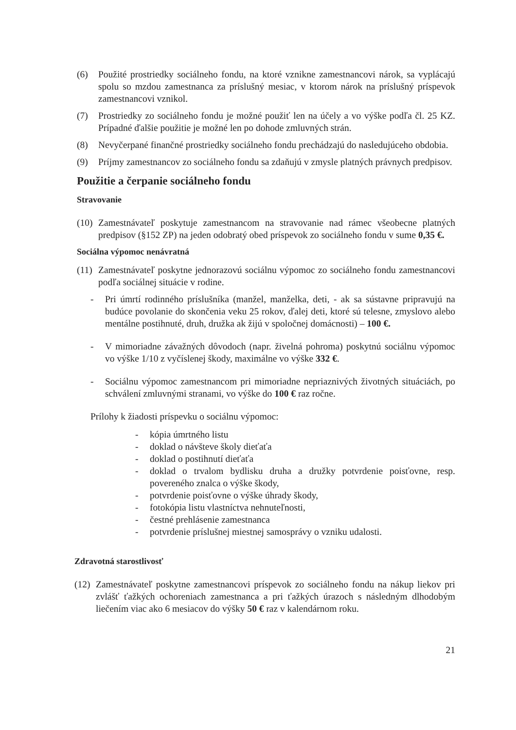(6) Použité prostriedky sociálneho fondu, na ktoré vznikne zamestnancovi nárok, sa vyplácajú spolu so mzdou zamestnanca za príslušný mesiac, v ktorom nárok na príslušný príspevok zamestnancovi vznikol.
(7) Prostriedky zo sociálneho fondu je možné použiť len na účely a vo výške podľa čl. 25 KZ. Prípadné ďalšie použitie je možné len po dohode zmluvných strán.
(8) Nevyčerpané finančné prostriedky sociálneho fondu prechádzajú do nasledujúceho obdobia.
(9) Príjmy zamestnancov zo sociálneho fondu sa zdaňujú v zmysle platných právnych predpisov.
Použitie a čerpanie sociálneho fondu
Stravovanie
(10) Zamestnávateľ poskytuje zamestnancom na stravovanie nad rámec všeobecne platných predpisov (§152 ZP) na jeden odobratý obed príspevok zo sociálneho fondu v sume 0,35 €.
Sociálna výpomoc nenávratná
(11) Zamestnávateľ poskytne jednorazovú sociálnu výpomoc zo sociálneho fondu zamestnancovi podľa sociálnej situácie v rodine.
- Pri úmrtí rodinného príslušníka (manžel, manželka, deti, - ak sa sústavne pripravujú na budúce povolanie do skončenia veku 25 rokov, ďalej deti, ktoré sú telesne, zmyslovo alebo mentálne postihnuté, druh, družka ak žijú v spoločnej domácnosti) – 100 €.
- V mimoriadne závažných dôvodoch (napr. živelná pohroma) poskytnú sociálnu výpomoc vo výške 1/10 z vyčíslenej škody, maximálne vo výške 332 €.
- Sociálnu výpomoc zamestnancom pri mimoriadne nepriaznivých životných situáciách, po schválení zmluvnými stranami, vo výške do 100 € raz ročne.
Prílohy k žiadosti príspevku o sociálnu výpomoc:
- kópia úmrtného listu
- doklad o návšteve školy dieťaťa
- doklad o postihnutí dieťaťa
- doklad o trvalom bydlisku druha a družky potvrdenie poisťovne, resp. povereného znalca o výške škody,
- potvrdenie poisťovne o výške úhrady škody,
- fotokópia listu vlastníctva nehnuteľnosti,
- čestné prehlásenie zamestnanca
- potvrdenie príslušnej miestnej samosprávy o vzniku udalosti.
Zdravotná starostlivosť
(12) Zamestnávateľ poskytne zamestnancovi príspevok zo sociálneho fondu na nákup liekov pri zvlášť ťažkých ochoreniach zamestnanca a pri ťažkých úrazoch s následným dlhodobým liečením viac ako 6 mesiacov do výšky 50 € raz v kalendárnom roku.
21